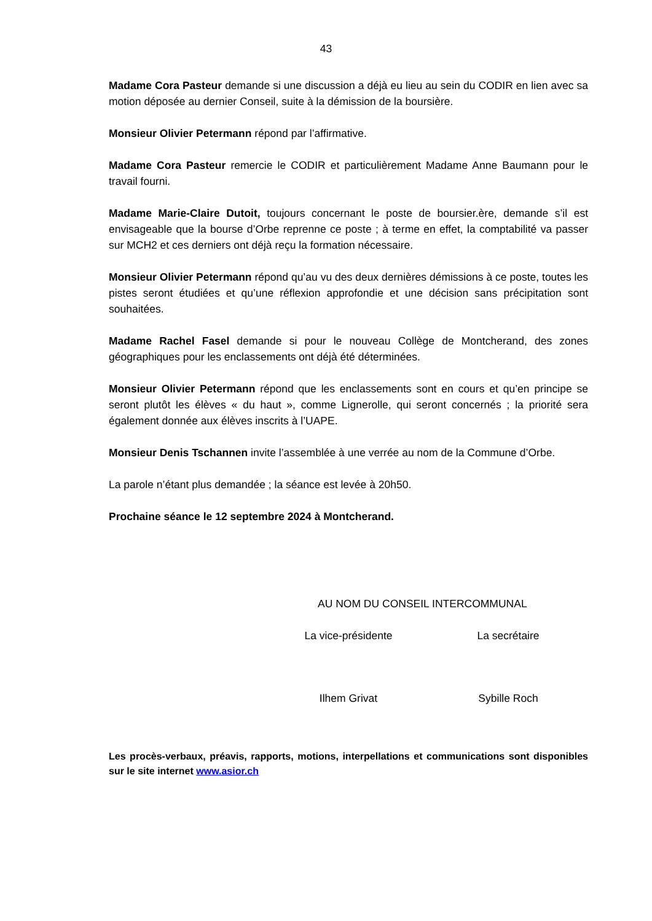43
Madame Cora Pasteur demande si une discussion a déjà eu lieu au sein du CODIR en lien avec sa motion déposée au dernier Conseil, suite à la démission de la boursière.
Monsieur Olivier Petermann répond par l’affirmative.
Madame Cora Pasteur remercie le CODIR et particulièrement Madame Anne Baumann pour le travail fourni.
Madame Marie-Claire Dutoit, toujours concernant le poste de boursier.ère, demande s’il est envisageable que la bourse d’Orbe reprenne ce poste ; à terme en effet, la comptabilité va passer sur MCH2 et ces derniers ont déjà reçu la formation nécessaire.
Monsieur Olivier Petermann répond qu’au vu des deux dernières démissions à ce poste, toutes les pistes seront étudiées et qu’une réflexion approfondie et une décision sans précipitation sont souhaitées.
Madame Rachel Fasel demande si pour le nouveau Collège de Montcherand, des zones géographiques pour les enclassements ont déjà été déterminées.
Monsieur Olivier Petermann répond que les enclassements sont en cours et qu’en principe se seront plutôt les élèves « du haut », comme Lignerolle, qui seront concernés ; la priorité sera également donnée aux élèves inscrits à l’UAPE.
Monsieur Denis Tschannen invite l’assemblée à une verrée au nom de la Commune d’Orbe.
La parole n’étant plus demandée ; la séance est levée à 20h50.
Prochaine séance le 12 septembre 2024 à Montcherand.
AU NOM DU CONSEIL INTERCOMMUNAL
La vice-présidente La secrétaire
Ilhem Grivat Sybille Roch
Les procès-verbaux, préavis, rapports, motions, interpellations et communications sont disponibles sur le site internet www.asior.ch